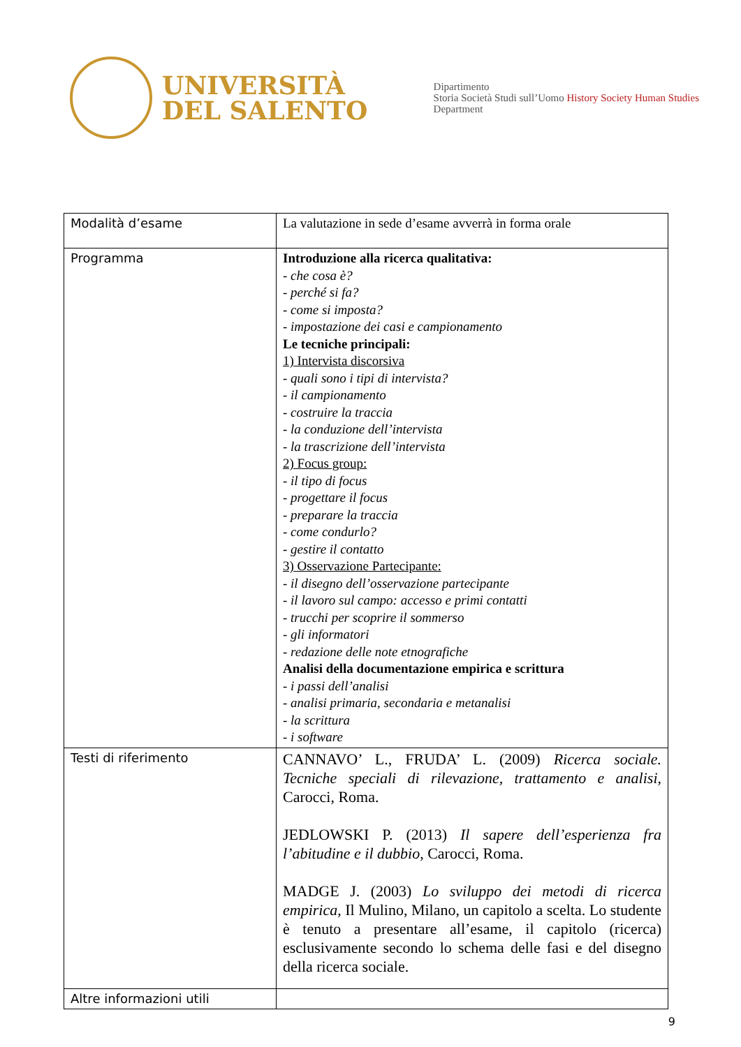UNIVERSITÀ
DEL SALENTO
Dipartimento
Storia Società Studi sull’Uomo History Society Human Studies
Department
| Modalità d’esame | La valutazione in sede d’esame avverrà in forma orale |
| Programma | Introduzione alla ricerca qualitativa: - che cosa è? - perché si fa? - come si imposta? - impostazione dei casi e campionamento Le tecniche principali: 1) Intervista discorsiva - quali sono i tipi di intervista? - il campionamento - costruire la traccia - la conduzione dell’intervista - la trascrizione dell’intervista 2) Focus group: - il tipo di focus - progettare il focus - preparare la traccia - come condurlo? - gestire il contatto 3) Osservazione Partecipante: - il disegno dell’osservazione partecipante - il lavoro sul campo: accesso e primi contatti - trucchi per scoprire il sommerso - gli informatori - redazione delle note etnografiche Analisi della documentazione empirica e scrittura - i passi dell’analisi - analisi primaria, secondaria e metanalisi - la scrittura - i software |
| Testi di riferimento | CANNAVO’ L., FRUDA’ L. (2009) Ricerca sociale. Tecniche speciali di rilevazione, trattamento e analisi , Carocci, Roma. JEDLOWSKI P. (2013) Il sapere dell’esperienza fra l’abitudine e il dubbio , Carocci, Roma. MADGE J. (2003) Lo sviluppo dei metodi di ricerca empirica, Il Mulino, Milano, un capitolo a scelta. Lo studente è tenuto a presentare all’esame, il capitolo (ricerca) esclusivamente secondo lo schema delle fasi e del disegno della ricerca sociale. |
| Altre informazioni utili | |
9